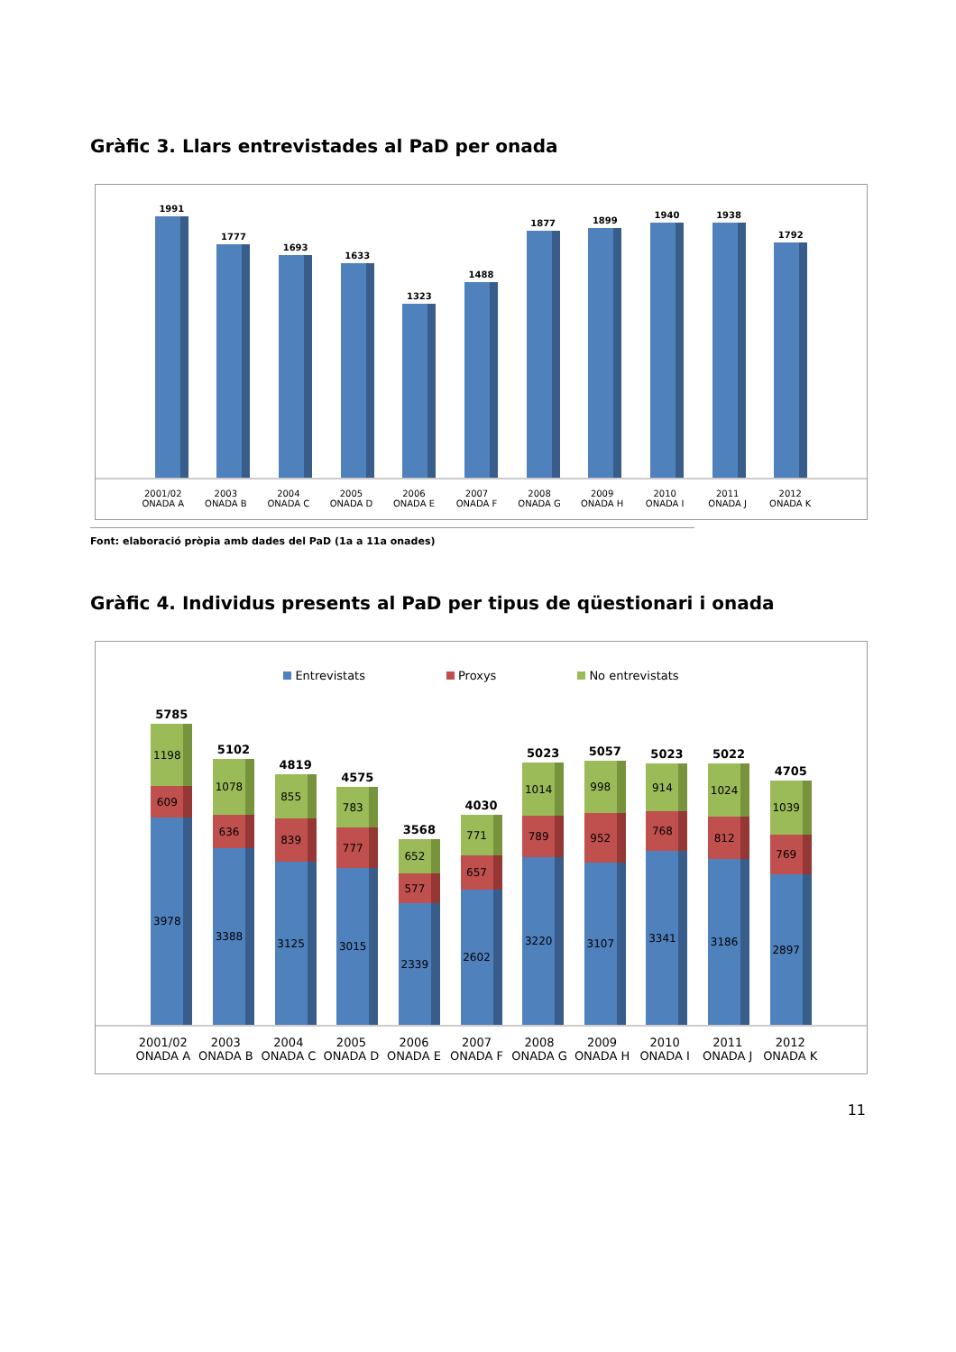Gràfic 3. Llars entrevistades al PaD per onada
1991
1777
1693
1633
1323
1488
1877
1899
1940
1938
1792
2001/02
ONADA A
2003
ONADA B
2004
ONADA C
2005
ONADA D
2006
ONADA E
2007
ONADA F
2008
ONADA G
2009
ONADA H
2010
ONADA I
2011
ONADA J
2012
ONADA K
Font: elaboració pròpia amb dades del PaD (1a a 11a onades)
Gràfic 4. Individus presents al PaD per tipus de qüestionari i onada
Entrevistats Proxys No entrevistats
5785
1198
609
3978
5102
1078
636
3388
4819
855
839
3125
4575
783
777
3015
3568
652
577
2339
4030
771
657
2602
5023
1014
789
3220
5057
998
952
3107
5023
914
768
3341
5022
1024
812
3186
4705
1039
769
2897
2001/02
ONADA A
2003
ONADA B
2004
ONADA C
2005
ONADA D
2006
ONADA E
2007
ONADA F
2008
ONADA G
2009
ONADA H
2010
ONADA I
2011
ONADA J
2012
ONADA K
11